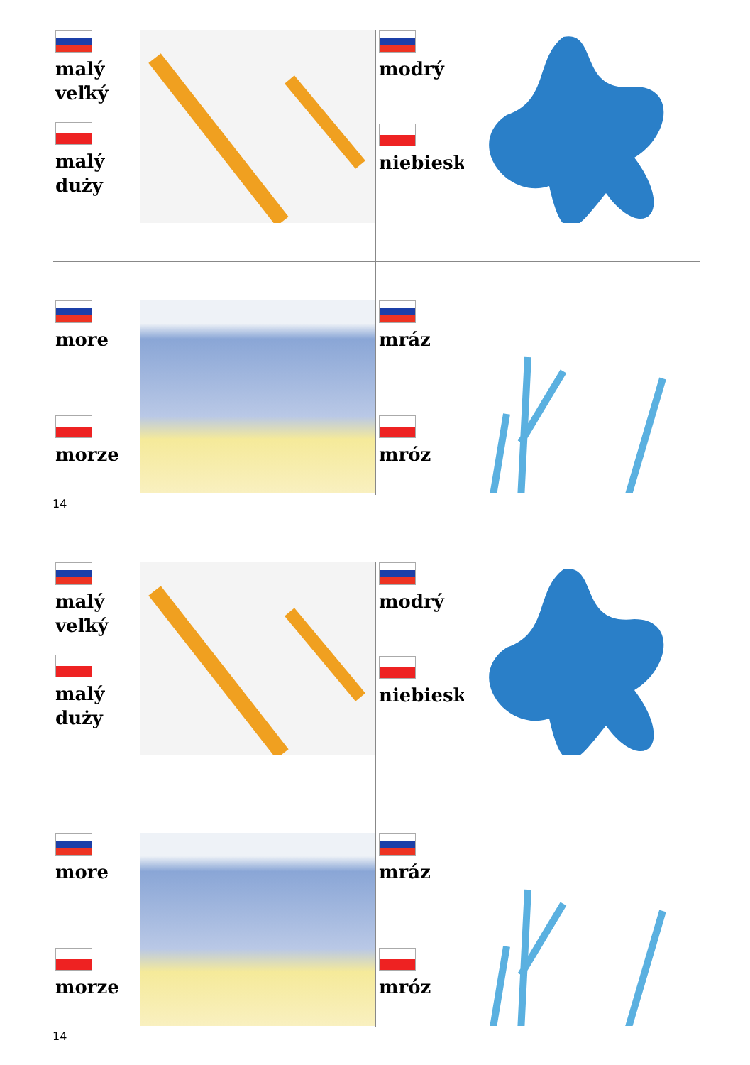malý
veľký
malý
duży
modrý
niebieski
more
morze
mráz
mróz
14
malý
veľký
malý
duży
modrý
niebieski
more
morze
mráz
mróz
14